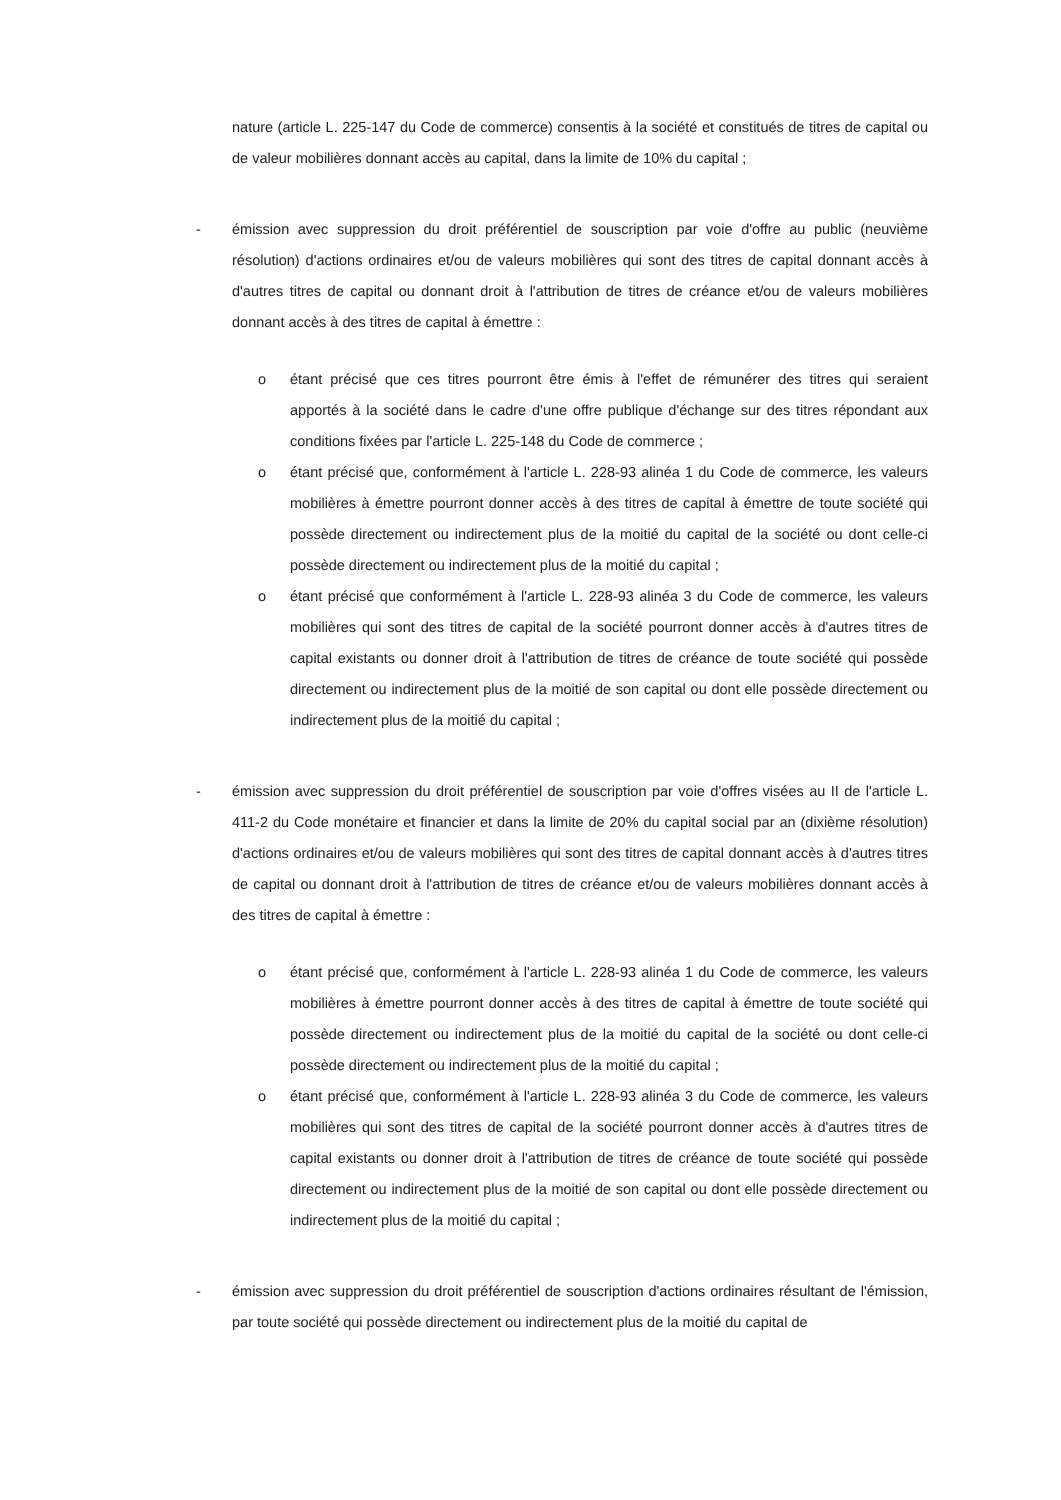nature (article L. 225-147 du Code de commerce) consentis à la société et constitués de titres de capital ou de valeur mobilières donnant accès au capital, dans la limite de 10% du capital ;
- émission avec suppression du droit préférentiel de souscription par voie d'offre au public (neuvième résolution) d'actions ordinaires et/ou de valeurs mobilières qui sont des titres de capital donnant accès à d'autres titres de capital ou donnant droit à l'attribution de titres de créance et/ou de valeurs mobilières donnant accès à des titres de capital à émettre :
o étant précisé que ces titres pourront être émis à l'effet de rémunérer des titres qui seraient apportés à la société dans le cadre d'une offre publique d'échange sur des titres répondant aux conditions fixées par l'article L. 225-148 du Code de commerce ;
o étant précisé que, conformément à l'article L. 228-93 alinéa 1 du Code de commerce, les valeurs mobilières à émettre pourront donner accès à des titres de capital à émettre de toute société qui possède directement ou indirectement plus de la moitié du capital de la société ou dont celle-ci possède directement ou indirectement plus de la moitié du capital ;
o étant précisé que conformément à l'article L. 228-93 alinéa 3 du Code de commerce, les valeurs mobilières qui sont des titres de capital de la société pourront donner accès à d'autres titres de capital existants ou donner droit à l'attribution de titres de créance de toute société qui possède directement ou indirectement plus de la moitié de son capital ou dont elle possède directement ou indirectement plus de la moitié du capital ;
- émission avec suppression du droit préférentiel de souscription par voie d'offres visées au II de l'article L. 411-2 du Code monétaire et financier et dans la limite de 20% du capital social par an (dixième résolution) d'actions ordinaires et/ou de valeurs mobilières qui sont des titres de capital donnant accès à d'autres titres de capital ou donnant droit à l'attribution de titres de créance et/ou de valeurs mobilières donnant accès à des titres de capital à émettre :
o étant précisé que, conformément à l'article L. 228-93 alinéa 1 du Code de commerce, les valeurs mobilières à émettre pourront donner accès à des titres de capital à émettre de toute société qui possède directement ou indirectement plus de la moitié du capital de la société ou dont celle-ci possède directement ou indirectement plus de la moitié du capital ;
o étant précisé que, conformément à l'article L. 228-93 alinéa 3 du Code de commerce, les valeurs mobilières qui sont des titres de capital de la société pourront donner accès à d'autres titres de capital existants ou donner droit à l'attribution de titres de créance de toute société qui possède directement ou indirectement plus de la moitié de son capital ou dont elle possède directement ou indirectement plus de la moitié du capital ;
- émission avec suppression du droit préférentiel de souscription d'actions ordinaires résultant de l'émission, par toute société qui possède directement ou indirectement plus de la moitié du capital de